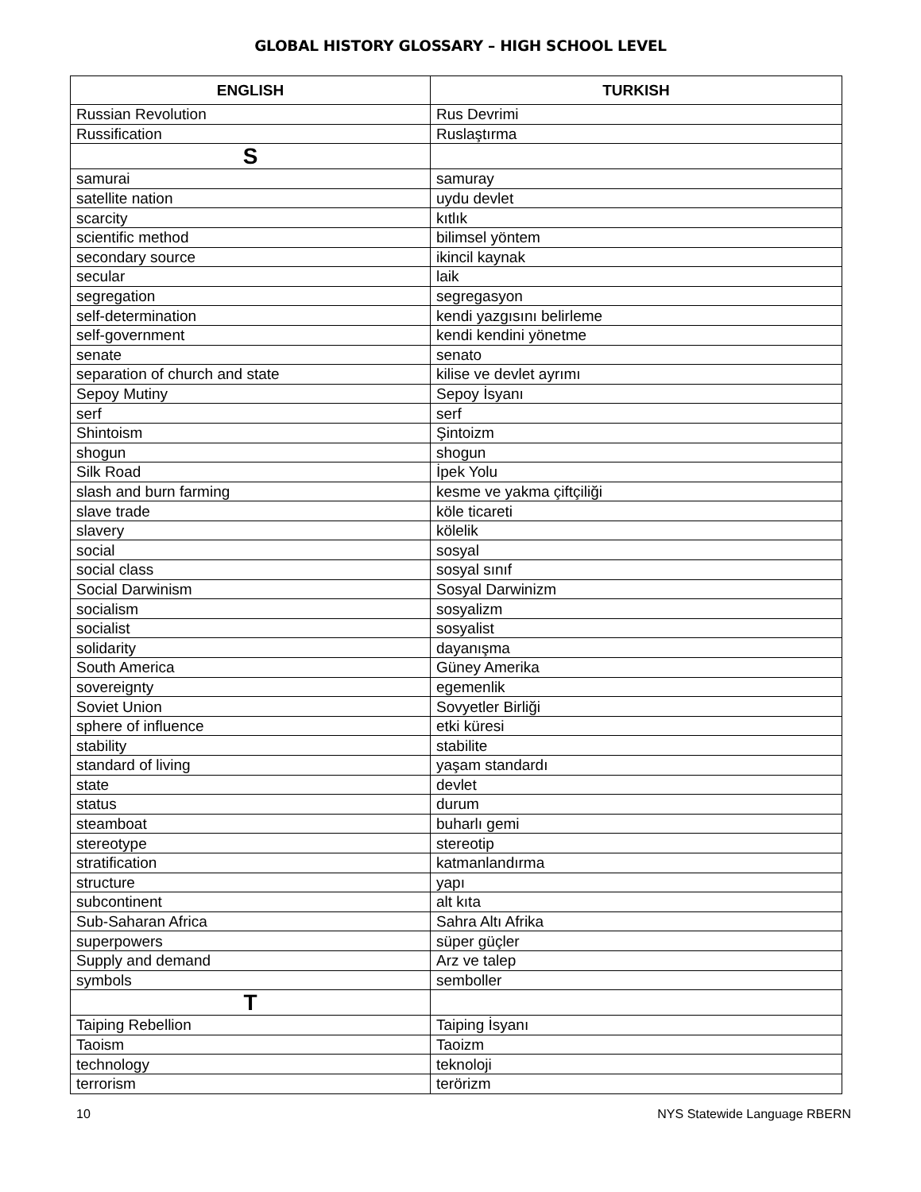GLOBAL HISTORY GLOSSARY – HIGH SCHOOL LEVEL
| ENGLISH | TURKISH |
| --- | --- |
| Russian Revolution | Rus Devrimi |
| Russification | Ruslaştırma |
| S | |
| samurai | samuray |
| satellite nation | uydu devlet |
| scarcity | kıtlık |
| scientific method | bilimsel yöntem |
| secondary source | ikincil kaynak |
| secular | laik |
| segregation | segregasyon |
| self-determination | kendi yazgısını belirleme |
| self-government | kendi kendini yönetme |
| senate | senato |
| separation of church and state | kilise ve devlet ayrımı |
| Sepoy Mutiny | Sepoy İsyanı |
| serf | serf |
| Shintoism | Şintoizm |
| shogun | shogun |
| Silk Road | İpek Yolu |
| slash and burn farming | kesme ve yakma çiftçiliği |
| slave trade | köle ticareti |
| slavery | kölelik |
| social | sosyal |
| social class | sosyal sınıf |
| Social Darwinism | Sosyal Darwinizm |
| socialism | sosyalizm |
| socialist | sosyalist |
| solidarity | dayanışma |
| South America | Güney Amerika |
| sovereignty | egemenlik |
| Soviet Union | Sovyetler Birliği |
| sphere of influence | etki küresi |
| stability | stabilite |
| standard of living | yaşam standardı |
| state | devlet |
| status | durum |
| steamboat | buharlı gemi |
| stereotype | stereotip |
| stratification | katmanlandırma |
| structure | yapı |
| subcontinent | alt kıta |
| Sub-Saharan Africa | Sahra Altı Afrika |
| superpowers | süper güçler |
| Supply and demand | Arz ve talep |
| symbols | semboller |
| T | |
| Taiping Rebellion | Taiping İsyanı |
| Taoism | Taoizm |
| technology | teknoloji |
| terrorism | terörizm |
10 NYS Statewide Language RBERN